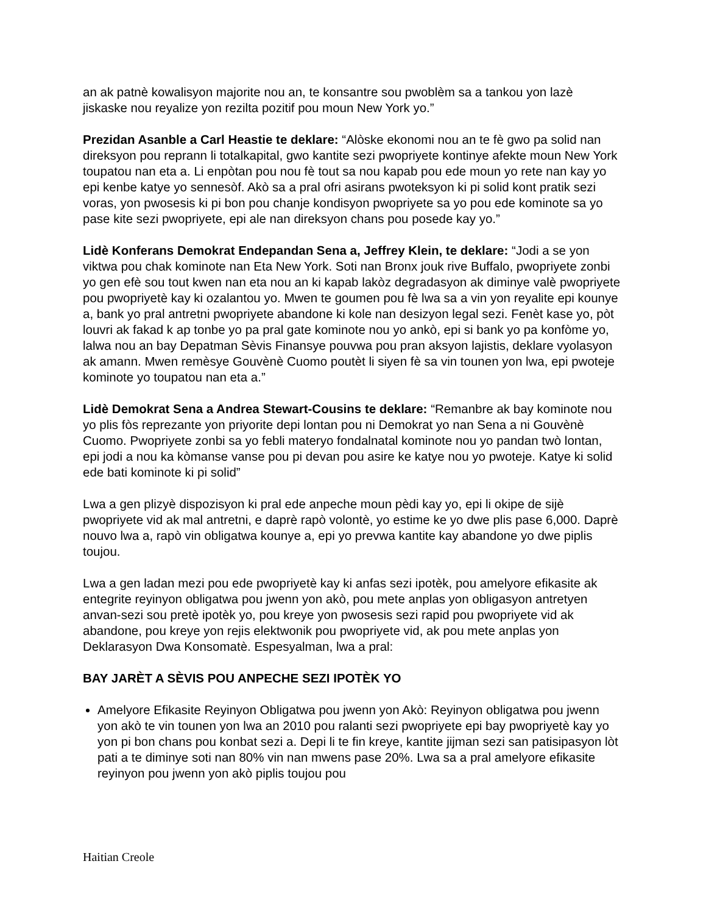an ak patnè kowalisyon majorite nou an, te konsantre sou pwoblèm sa a tankou yon lazè jiskaske nou reyalize yon rezilta pozitif pou moun New York yo.”
Prezidan Asanble a Carl Heastie te deklare: “Alòske ekonomi nou an te fè gwo pa solid nan direksyon pou reprann li totalkapital, gwo kantite sezi pwopriyete kontinye afekte moun New York toupatou nan eta a. Li enpòtan pou nou fè tout sa nou kapab pou ede moun yo rete nan kay yo epi kenbe katye yo sennesòf. Akò sa a pral ofri asirans pwoteksyon ki pi solid kont pratik sezi voras, yon pwosesis ki pi bon pou chanje kondisyon pwopriyete sa yo pou ede kominote sa yo pase kite sezi pwopriyete, epi ale nan direksyon chans pou posede kay yo.”
Lidè Konferans Demokrat Endepandan Sena a, Jeffrey Klein, te deklare: “Jodi a se yon viktwa pou chak kominote nan Eta New York. Soti nan Bronx jouk rive Buffalo, pwopriyete zonbi yo gen efè sou tout kwen nan eta nou an ki kapab lakòz degradasyon ak diminye valè pwopriyete pou pwopriyetè kay ki ozalantou yo. Mwen te goumen pou fè lwa sa a vin yon reyalite epi kounye a, bank yo pral antretni pwopriyete abandone ki kole nan desizyon legal sezi. Fenèt kase yo, pòt louvri ak fakad k ap tonbe yo pa pral gate kominote nou yo ankò, epi si bank yo pa konfòme yo, lalwa nou an bay Depatman Sèvis Finansye pouvwa pou pran aksyon lajistis, deklare vyolasyon ak amann. Mwen remèsye Gouvènè Cuomo poutèt li siyen fè sa vin tounen yon lwa, epi pwoteje kominote yo toupatou nan eta a.”
Lidè Demokrat Sena a Andrea Stewart-Cousins te deklare: “Remanbre ak bay kominote nou yo plis fòs reprezante yon priyorite depi lontan pou ni Demokrat yo nan Sena a ni Gouvènè Cuomo. Pwopriyete zonbi sa yo febli materyo fondalnatal kominote nou yo pandan twò lontan, epi jodi a nou ka kòmanse vanse pou pi devan pou asire ke katye nou yo pwoteje. Katye ki solid ede bati kominote ki pi solid”
Lwa a gen plizyè dispozisyon ki pral ede anpeche moun pèdi kay yo, epi li okipe de sijè pwopriyete vid ak mal antretni, e daprè rapò volontè, yo estime ke yo dwe plis pase 6,000. Daprè nouvo lwa a, rapò vin obligatwa kounye a, epi yo prevwa kantite kay abandone yo dwe piplis toujou.
Lwa a gen ladan mezi pou ede pwopriyetè kay ki anfas sezi ipotèk, pou amelyore efikasite ak entegrite reyinyon obligatwa pou jwenn yon akò, pou mete anplas yon obligasyon antretyen anvan-sezi sou pretè ipotèk yo, pou kreye yon pwosesis sezi rapid pou pwopriyete vid ak abandone, pou kreye yon rejis elektwonik pou pwopriyete vid, ak pou mete anplas yon Deklarasyon Dwa Konsomatè. Espesyalman, lwa a pral:
BAY JARÈT A SÈVIS POU ANPECHE SEZI IPOTÈK YO
Amelyore Efikasite Reyinyon Obligatwa pou jwenn yon Akò: Reyinyon obligatwa pou jwenn yon akò te vin tounen yon lwa an 2010 pou ralanti sezi pwopriyete epi bay pwopriyetè kay yo yon pi bon chans pou konbat sezi a. Depi li te fin kreye, kantite jijman sezi san patisipasyon lòt pati a te diminye soti nan 80% vin nan mwens pase 20%. Lwa sa a pral amelyore efikasite reyinyon pou jwenn yon akò piplis toujou pou
Haitian Creole